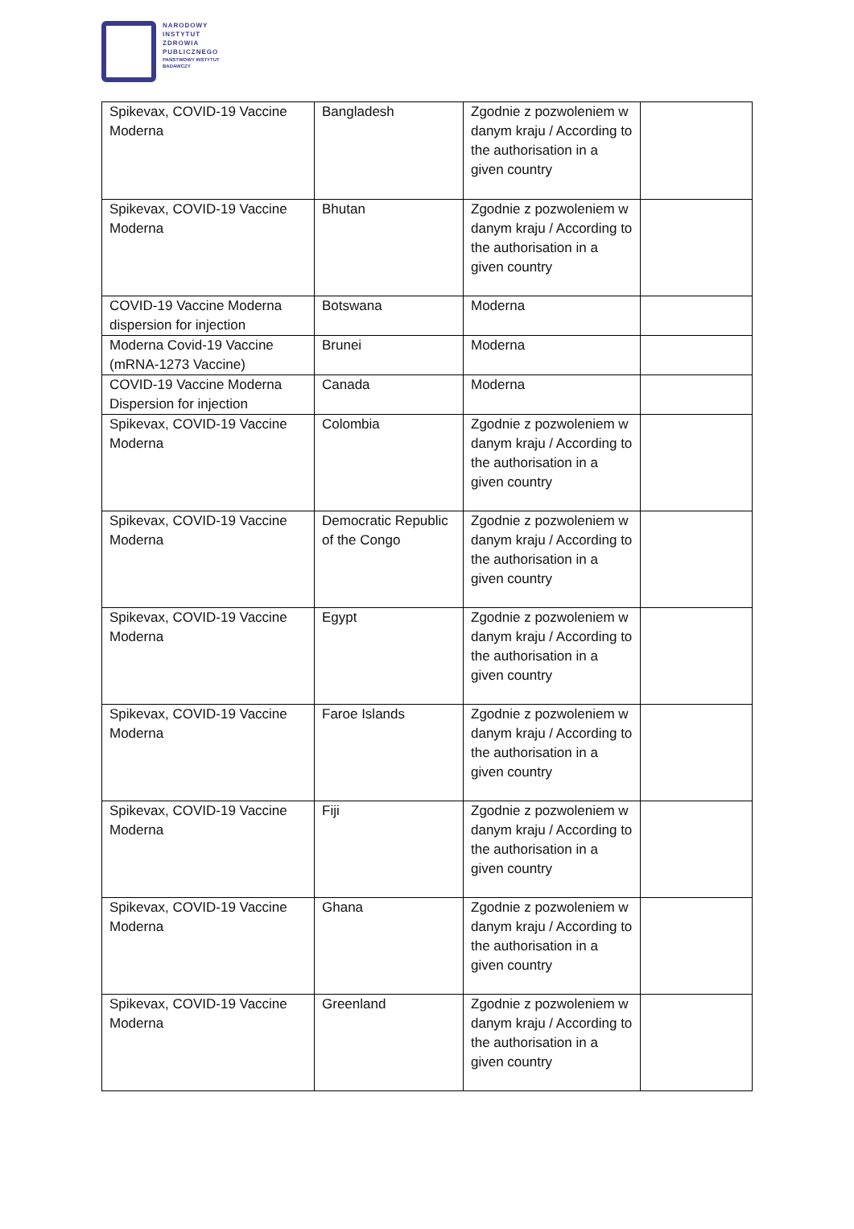NARODOWY
INSTYTUT
ZDROWIA
PUBLICZNEGO
PAŃSTWOWY INSTYTUT
BADAWCZY
| Spikevax, COVID-19 Vaccine Moderna | Bangladesh | Zgodnie z pozwoleniem w danym kraju / According to the authorisation in a given country | |
| Spikevax, COVID-19 Vaccine Moderna | Bhutan | Zgodnie z pozwoleniem w danym kraju / According to the authorisation in a given country | |
| COVID-19 Vaccine Moderna dispersion for injection | Botswana | Moderna | |
| Moderna Covid-19 Vaccine (mRNA-1273 Vaccine) | Brunei | Moderna | |
| COVID-19 Vaccine Moderna Dispersion for injection | Canada | Moderna | |
| Spikevax, COVID-19 Vaccine Moderna | Colombia | Zgodnie z pozwoleniem w danym kraju / According to the authorisation in a given country | |
| Spikevax, COVID-19 Vaccine Moderna | Democratic Republic of the Congo | Zgodnie z pozwoleniem w danym kraju / According to the authorisation in a given country | |
| Spikevax, COVID-19 Vaccine Moderna | Egypt | Zgodnie z pozwoleniem w danym kraju / According to the authorisation in a given country | |
| Spikevax, COVID-19 Vaccine Moderna | Faroe Islands | Zgodnie z pozwoleniem w danym kraju / According to the authorisation in a given country | |
| Spikevax, COVID-19 Vaccine Moderna | Fiji | Zgodnie z pozwoleniem w danym kraju / According to the authorisation in a given country | |
| Spikevax, COVID-19 Vaccine Moderna | Ghana | Zgodnie z pozwoleniem w danym kraju / According to the authorisation in a given country | |
| Spikevax, COVID-19 Vaccine Moderna | Greenland | Zgodnie z pozwoleniem w danym kraju / According to the authorisation in a given country | |